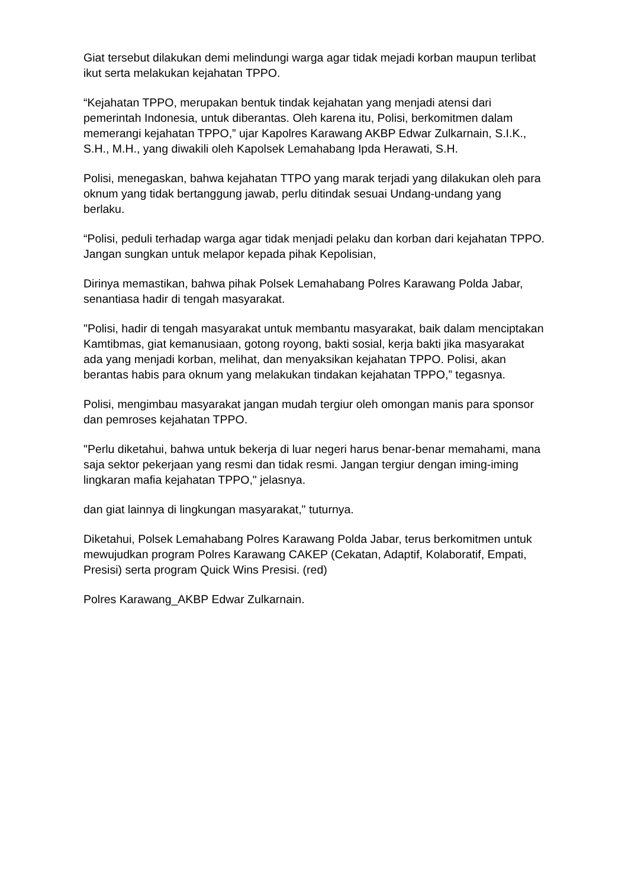Giat tersebut dilakukan demi melindungi warga agar tidak mejadi korban maupun terlibat ikut serta melakukan kejahatan TPPO.
“Kejahatan TPPO, merupakan bentuk tindak kejahatan yang menjadi atensi dari pemerintah Indonesia, untuk diberantas. Oleh karena itu, Polisi, berkomitmen dalam memerangi kejahatan TPPO,” ujar Kapolres Karawang AKBP Edwar Zulkarnain, S.I.K., S.H., M.H., yang diwakili oleh Kapolsek Lemahabang Ipda Herawati, S.H.
Polisi, menegaskan, bahwa kejahatan TTPO yang marak terjadi yang dilakukan oleh para oknum yang tidak bertanggung jawab, perlu ditindak sesuai Undang-undang yang berlaku.
“Polisi, peduli terhadap warga agar tidak menjadi pelaku dan korban dari kejahatan TPPO. Jangan sungkan untuk melapor kepada pihak Kepolisian,
Dirinya memastikan, bahwa pihak Polsek Lemahabang Polres Karawang Polda Jabar, senantiasa hadir di tengah masyarakat.
"Polisi, hadir di tengah masyarakat untuk membantu masyarakat, baik dalam menciptakan Kamtibmas, giat kemanusiaan, gotong royong, bakti sosial, kerja bakti jika masyarakat ada yang menjadi korban, melihat, dan menyaksikan kejahatan TPPO. Polisi, akan berantas habis para oknum yang melakukan tindakan kejahatan TPPO,” tegasnya.
Polisi, mengimbau masyarakat jangan mudah tergiur oleh omongan manis para sponsor dan pemroses kejahatan TPPO.
"Perlu diketahui, bahwa untuk bekerja di luar negeri harus benar-benar memahami, mana saja sektor pekerjaan yang resmi dan tidak resmi. Jangan tergiur dengan iming-iming lingkaran mafia kejahatan TPPO," jelasnya.
dan giat lainnya di lingkungan masyarakat," tuturnya.
Diketahui, Polsek Lemahabang Polres Karawang Polda Jabar, terus berkomitmen untuk mewujudkan program Polres Karawang CAKEP (Cekatan, Adaptif, Kolaboratif, Empati, Presisi) serta program Quick Wins Presisi. (red)
Polres Karawang_AKBP Edwar Zulkarnain.